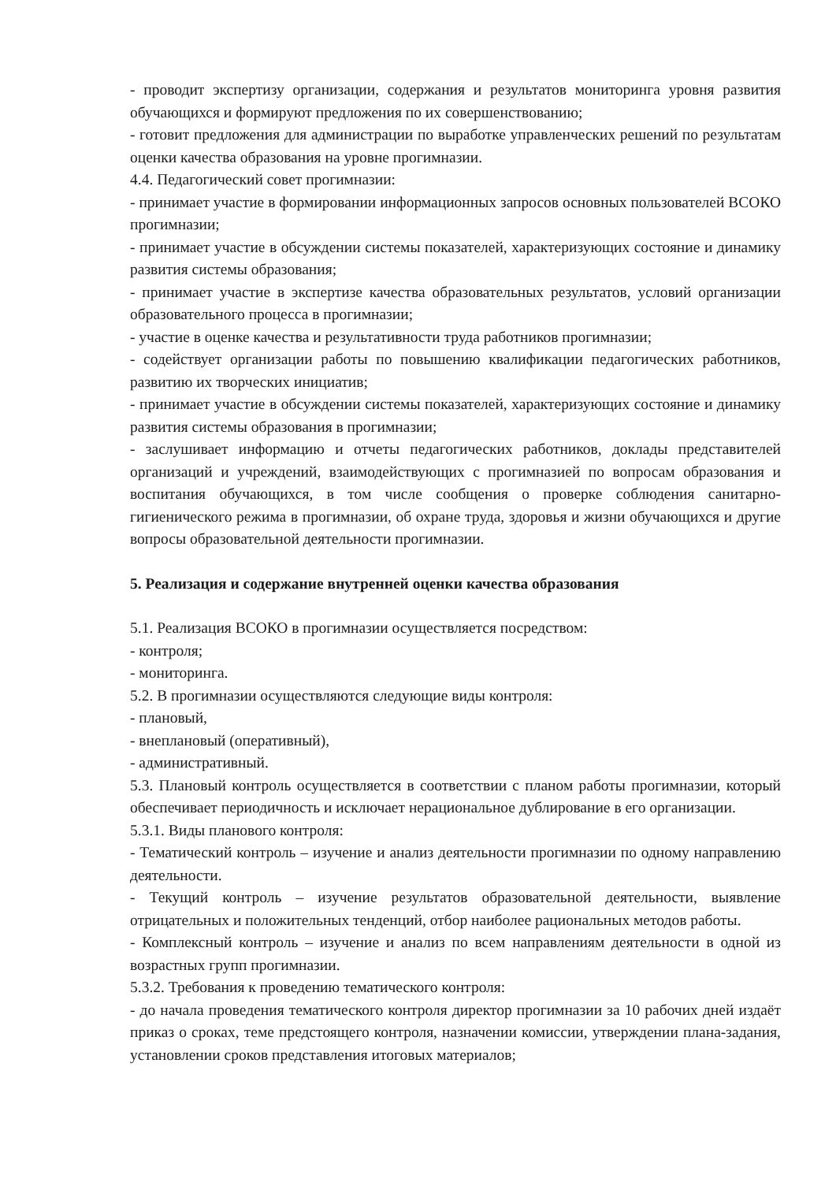- проводит экспертизу организации, содержания и результатов мониторинга уровня развития обучающихся и формируют предложения по их совершенствованию;
- готовит предложения для администрации по выработке управленческих решений по результатам оценки качества образования на уровне прогимназии.
4.4. Педагогический совет прогимназии:
- принимает участие в формировании информационных запросов основных пользователей ВСОКО прогимназии;
- принимает участие в обсуждении системы показателей, характеризующих состояние и динамику развития системы образования;
- принимает участие в экспертизе качества образовательных результатов, условий организации образовательного процесса в прогимназии;
- участие в оценке качества и результативности труда работников прогимназии;
- содействует организации работы по повышению квалификации педагогических работников, развитию их творческих инициатив;
- принимает участие в обсуждении системы показателей, характеризующих состояние и динамику развития системы образования в прогимназии;
- заслушивает информацию и отчеты педагогических работников, доклады представителей организаций и учреждений, взаимодействующих с прогимназией по вопросам образования и воспитания обучающихся, в том числе сообщения о проверке соблюдения санитарно-гигиенического режима в прогимназии, об охране труда, здоровья и жизни обучающихся и другие вопросы образовательной деятельности прогимназии.
5. Реализация и содержание внутренней оценки качества образования
5.1. Реализация ВСОКО в прогимназии осуществляется посредством:
- контроля;
- мониторинга.
5.2. В прогимназии осуществляются следующие виды контроля:
- плановый,
- внеплановый (оперативный),
- административный.
5.3. Плановый контроль осуществляется в соответствии с планом работы прогимназии, который обеспечивает периодичность и исключает нерациональное дублирование в его организации.
5.3.1. Виды планового контроля:
- Тематический контроль – изучение и анализ деятельности прогимназии по одному направлению деятельности.
- Текущий контроль – изучение результатов образовательной деятельности, выявление отрицательных и положительных тенденций, отбор наиболее рациональных методов работы.
- Комплексный контроль – изучение и анализ по всем направлениям деятельности в одной из возрастных групп прогимназии.
5.3.2. Требования к проведению тематического контроля:
- до начала проведения тематического контроля директор прогимназии за 10 рабочих дней издаёт приказ о сроках, теме предстоящего контроля, назначении комиссии, утверждении плана-задания, установлении сроков представления итоговых материалов;